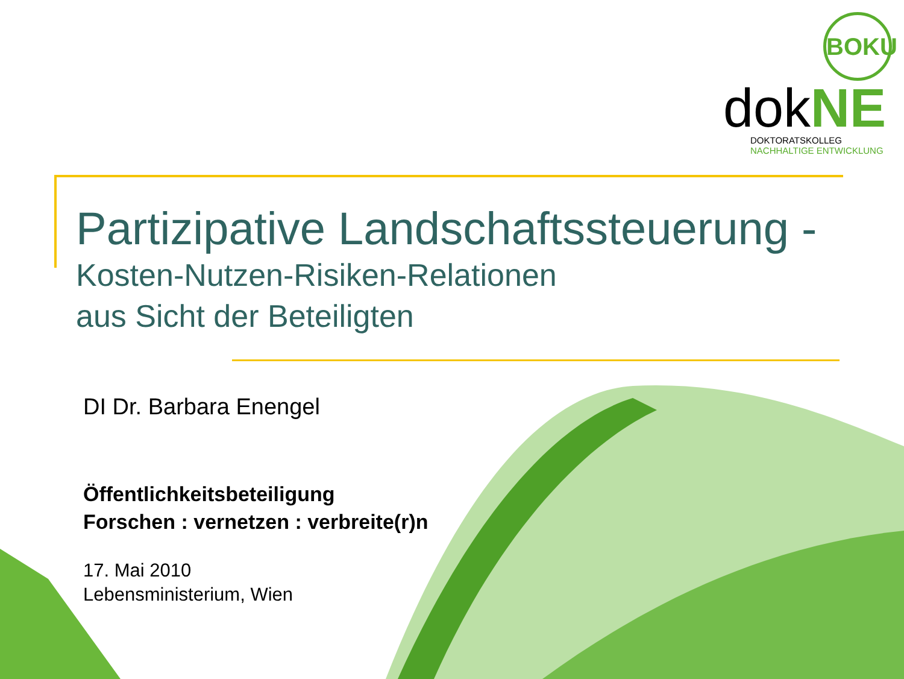BOKU
dokNE
DOKTORATSKOLLEG
NACHHALTIGE ENTWICKLUNG
Partizipative Landschaftssteuerung -
Kosten-Nutzen-Risiken-Relationen
aus Sicht der Beteiligten
DI Dr. Barbara Enengel
Öffentlichkeitsbeteiligung
Forschen : vernetzen : verbreite(r)n
17. Mai 2010
Lebensministerium, Wien